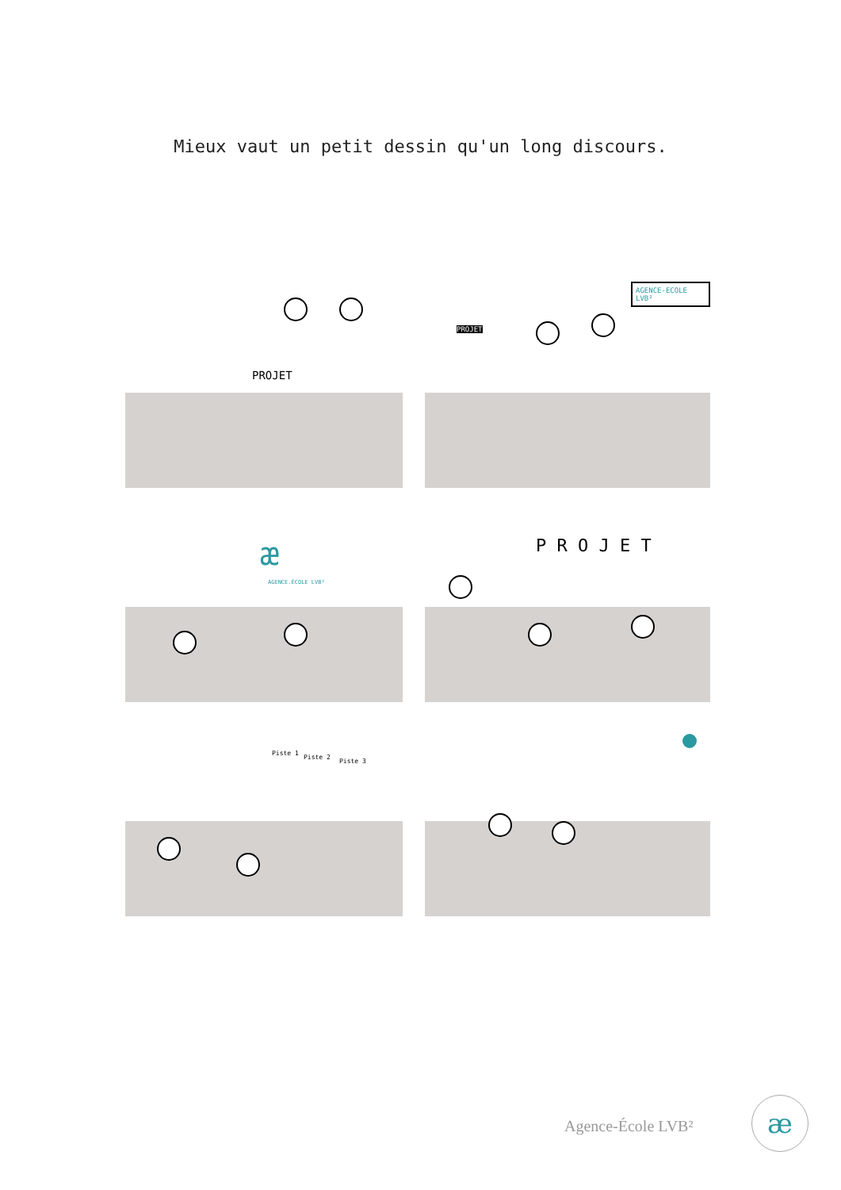Mieux vaut un petit dessin qu'un long discours.
PROJET
PROJET
AGENCE-ECOLE LVB²
æ
AGENCE.ÉCOLE LVB²
P R O J E T
Piste 1
Piste 2
Piste 3
Agence-École LVB² æ